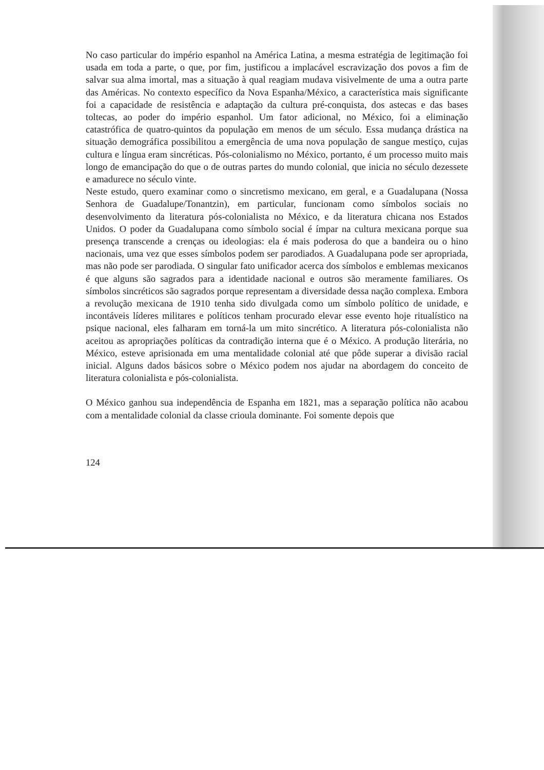No caso particular do império espanhol na América Latina, a mesma estratégia de legitimação foi usada em toda a parte, o que, por fim, justificou a implacável escravização dos povos a fim de salvar sua alma imortal, mas a situação à qual reagiam mudava visivelmente de uma a outra parte das Américas. No contexto específico da Nova Espanha/México, a característica mais significante foi a capacidade de resistência e adaptação da cultura pré-conquista, dos astecas e das bases toltecas, ao poder do império espanhol. Um fator adicional, no México, foi a eliminação catastrófica de quatro-quintos da população em menos de um século. Essa mudança drástica na situação demográfica possibilitou a emergência de uma nova população de sangue mestiço, cujas cultura e língua eram sincréticas. Pós-colonialismo no México, portanto, é um processo muito mais longo de emancipação do que o de outras partes do mundo colonial, que inicia no século dezessete e amadurece no século vinte.
Neste estudo, quero examinar como o sincretismo mexicano, em geral, e a Guadalupana (Nossa Senhora de Guadalupe/Tonantzin), em particular, funcionam como símbolos sociais no desenvolvimento da literatura pós-colonialista no México, e da literatura chicana nos Estados Unidos. O poder da Guadalupana como símbolo social é ímpar na cultura mexicana porque sua presença transcende a crenças ou ideologias: ela é mais poderosa do que a bandeira ou o hino nacionais, uma vez que esses símbolos podem ser parodiados. A Guadalupana pode ser apropriada, mas não pode ser parodiada. O singular fato unificador acerca dos símbolos e emblemas mexicanos é que alguns são sagrados para a identidade nacional e outros são meramente familiares. Os símbolos sincréticos são sagrados porque representam a diversidade dessa nação complexa. Embora a revolução mexicana de 1910 tenha sido divulgada como um símbolo político de unidade, e incontáveis líderes militares e políticos tenham procurado elevar esse evento hoje ritualístico na psique nacional, eles falharam em torná-la um mito sincrético. A literatura pós-colonialista não aceitou as apropriações políticas da contradição interna que é o México. A produção literária, no México, esteve aprisionada em uma mentalidade colonial até que pôde superar a divisão racial inicial. Alguns dados básicos sobre o México podem nos ajudar na abordagem do conceito de literatura colonialista e pós-colonialista.
O México ganhou sua independência de Espanha em 1821, mas a separação política não acabou com a mentalidade colonial da classe crioula dominante. Foi somente depois que
124